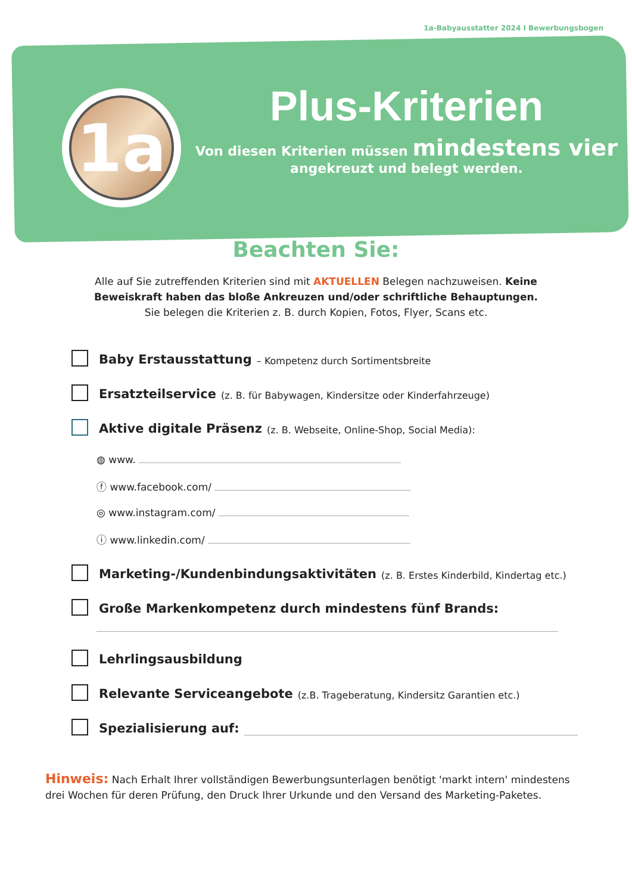1a-Babyausstatter 2024 I Bewerbungsbogen
1a
Plus-Kriterien
Von diesen Kriterien müssen mindestens vier
angekreuzt und belegt werden.
Beachten Sie:
Alle auf Sie zutreffenden Kriterien sind mit AKTUELLEN Belegen nachzuweisen. Keine Beweiskraft haben das bloße Ankreuzen und/oder schriftliche Behauptungen.
Sie belegen die Kriterien z. B. durch Kopien, Fotos, Flyer, Scans etc.
Baby Erstausstattung – Kompetenz durch Sortimentsbreite
Ersatzteilservice (z. B. für Babywagen, Kindersitze oder Kinderfahrzeuge)
Aktive digitale Präsenz (z. B. Webseite, Online-Shop, Social Media):
◍ www.
ⓕ www.facebook.com/
◎ www.instagram.com/
ⓘ www.linkedin.com/
Marketing-/Kundenbindungsaktivitäten (z. B. Erstes Kinderbild, Kindertag etc.)
Große Markenkompetenz durch mindestens fünf Brands:
Lehrlingsausbildung
Relevante Serviceangebote (z.B. Trageberatung, Kindersitz Garantien etc.)
Spezialisierung auf:
Hinweis: Nach Erhalt Ihrer vollständigen Bewerbungsunterlagen benötigt 'markt intern' mindestens drei Wochen für deren Prüfung, den Druck Ihrer Urkunde und den Versand des Marketing-Paketes.